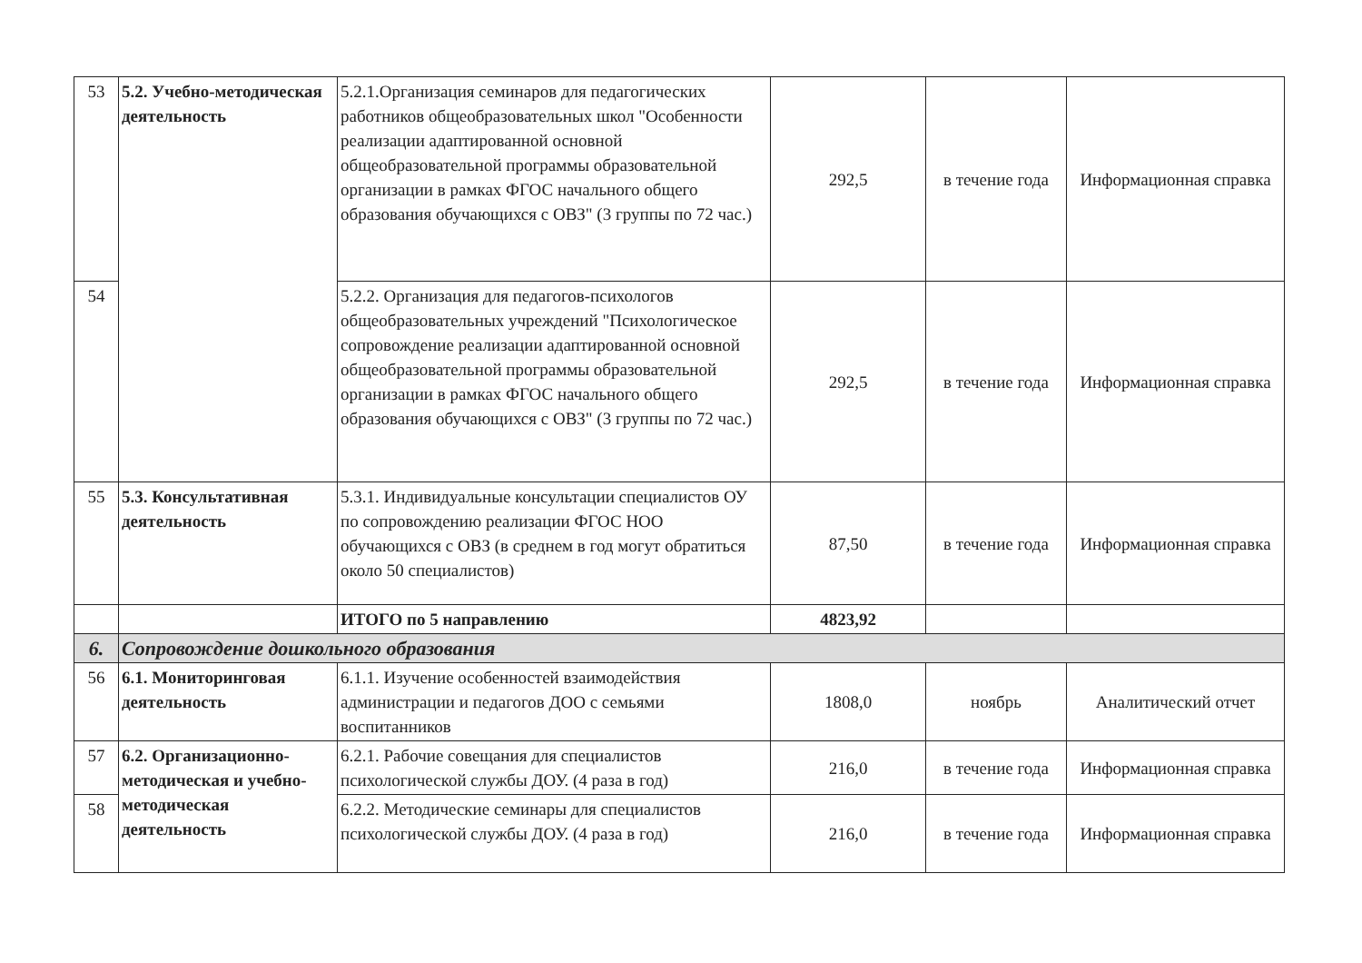| 53 | 5.2. Учебно-методическая деятельность | 5.2.1.Организация семинаров для педагогических работников общеобразовательных школ "Особенности реализации адаптированной основной общеобразовательной программы образовательной организации в рамках ФГОС начального общего образования обучающихся с ОВЗ" (3 группы по 72 час.) | 292,5 | в течение года | Информационная справка |
| 54 | | 5.2.2. Организация для педагогов-психологов общеобразовательных учреждений "Психологическое сопровождение реализации адаптированной основной общеобразовательной программы образовательной организации в рамках ФГОС начального общего образования обучающихся с ОВЗ" (3 группы по 72 час.) | 292,5 | в течение года | Информационная справка |
| 55 | 5.3. Консультативная деятельность | 5.3.1. Индивидуальные консультации специалистов ОУ по сопровождению реализации ФГОС НОО обучающихся с ОВЗ (в среднем в год могут обратиться около 50 специалистов) | 87,50 | в течение года | Информационная справка |
| | | ИТОГО по 5 направлению | 4823,92 | | |
| 6. | Сопровождение дошкольного образования | | | | |
| 56 | 6.1. Мониторинговая деятельность | 6.1.1. Изучение особенностей взаимодействия администрации и педагогов ДОО с семьями воспитанников | 1808,0 | ноябрь | Аналитический отчет |
| 57 | 6.2. Организационно-методическая и учебно-методическая деятельность | 6.2.1. Рабочие совещания для специалистов психологической службы ДОУ. (4 раза в год) | 216,0 | в течение года | Информационная справка |
| 58 | | 6.2.2. Методические семинары для специалистов психологической службы ДОУ. (4 раза в год) | 216,0 | в течение года | Информационная справка |